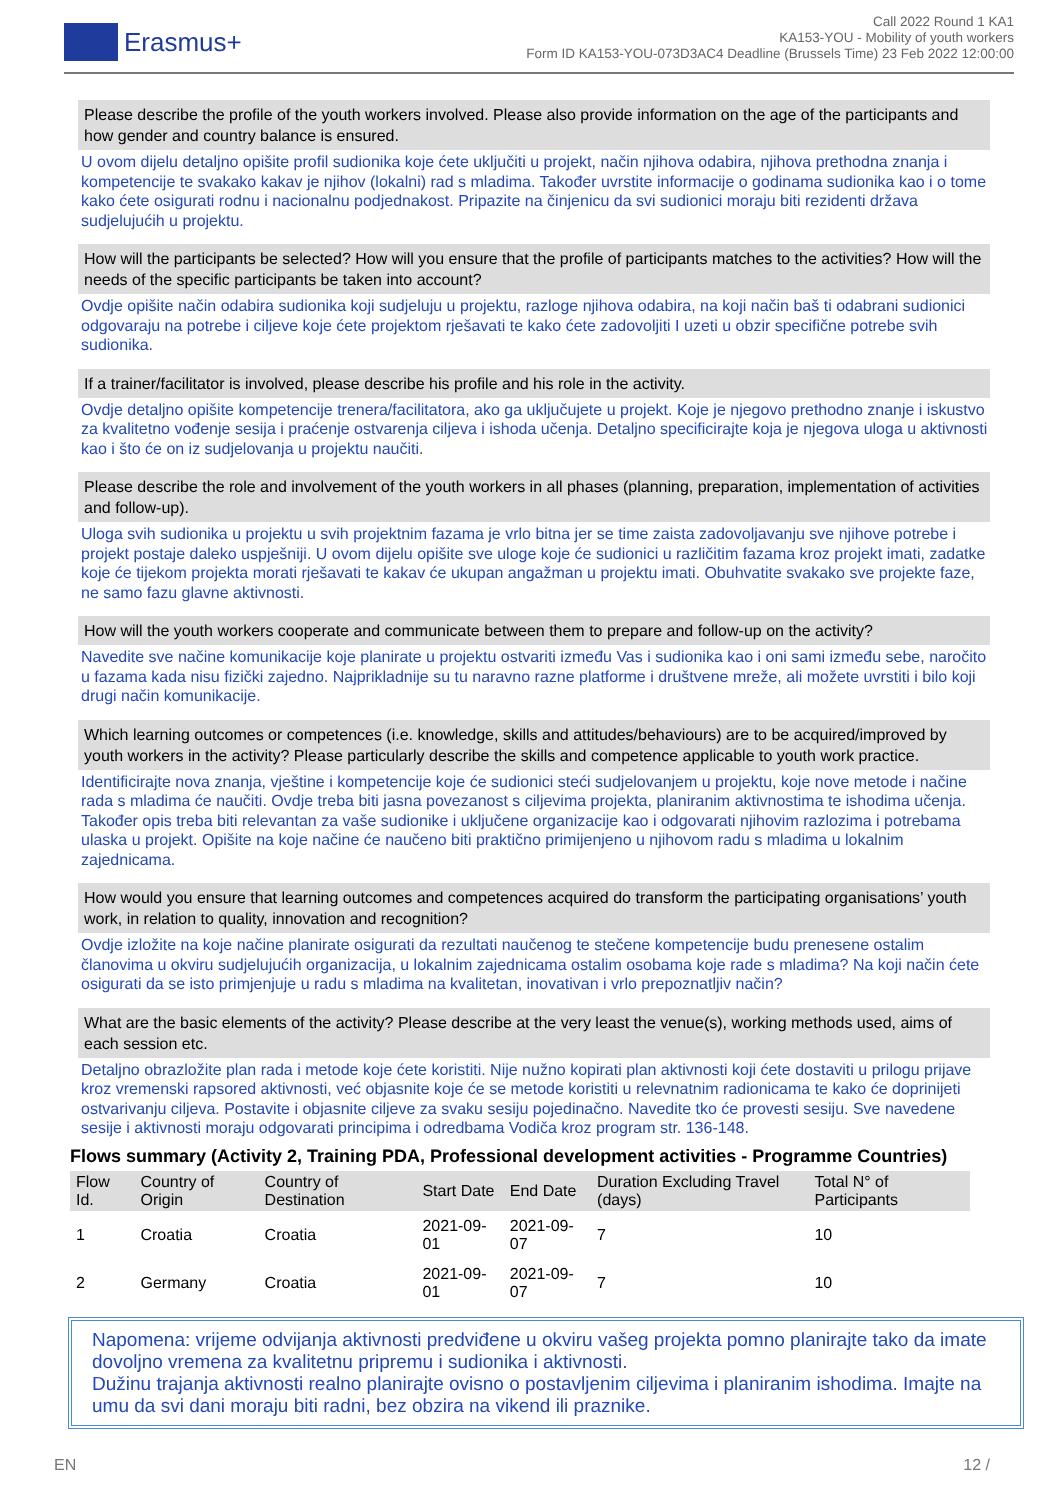Erasmus+
Call 2022 Round 1 KA1
KA153-YOU - Mobility of youth workers
Form ID KA153-YOU-073D3AC4 Deadline (Brussels Time) 23 Feb 2022 12:00:00
Please describe the profile of the youth workers involved. Please also provide information on the age of the participants and how gender and country balance is ensured.
U ovom dijelu detaljno opišite profil sudionika koje ćete uključiti u projekt, način njihova odabira, njihova prethodna znanja i kompetencije te svakako kakav je njihov (lokalni) rad s mladima. Također uvrstite informacije o godinama sudionika kao i o tome kako ćete osigurati rodnu i nacionalnu podjednakost. Pripazite na činjenicu da svi sudionici moraju biti rezidenti država sudjelujućih u projektu.
How will the participants be selected? How will you ensure that the profile of participants matches to the activities? How will the needs of the specific participants be taken into account?
Ovdje opišite način odabira sudionika koji sudjeluju u projektu, razloge njihova odabira, na koji način baš ti odabrani sudionici odgovaraju na potrebe i ciljeve koje ćete projektom rješavati te kako ćete zadovoljiti I uzeti u obzir specifične potrebe svih sudionika.
If a trainer/facilitator is involved, please describe his profile and his role in the activity.
Ovdje detaljno opišite kompetencije trenera/facilitatora, ako ga uključujete u projekt. Koje je njegovo prethodno znanje i iskustvo za kvalitetno vođenje sesija i praćenje ostvarenja ciljeva i ishoda učenja. Detaljno specificirajte koja je njegova uloga u aktivnosti kao i što će on iz sudjelovanja u projektu naučiti.
Please describe the role and involvement of the youth workers in all phases (planning, preparation, implementation of activities and follow-up).
Uloga svih sudionika u projektu u svih projektnim fazama je vrlo bitna jer se time zaista zadovoljavanju sve njihove potrebe i projekt postaje daleko uspješniji. U ovom dijelu opišite sve uloge koje će sudionici u različitim fazama kroz projekt imati, zadatke koje će tijekom projekta morati rješavati te kakav će ukupan angažman u projektu imati. Obuhvatite svakako sve projekte faze, ne samo fazu glavne aktivnosti.
How will the youth workers cooperate and communicate between them to prepare and follow-up on the activity?
Navedite sve načine komunikacije koje planirate u projektu ostvariti između Vas i sudionika kao i oni sami između sebe, naročito u fazama kada nisu fizički zajedno. Najprikladnije su tu naravno razne platforme i društvene mreže, ali možete uvrstiti i bilo koji drugi način komunikacije.
Which learning outcomes or competences (i.e. knowledge, skills and attitudes/behaviours) are to be acquired/improved by youth workers in the activity? Please particularly describe the skills and competence applicable to youth work practice.
Identificirajte nova znanja, vještine i kompetencije koje će sudionici steći sudjelovanjem u projektu, koje nove metode i načine rada s mladima će naučiti. Ovdje treba biti jasna povezanost s ciljevima projekta, planiranim aktivnostima te ishodima učenja. Također opis treba biti relevantan za vaše sudionike i uključene organizacije kao i odgovarati njihovim razlozima i potrebama ulaska u projekt. Opišite na koje načine će naučeno biti praktično primijenjeno u njihovom radu s mladima u lokalnim zajednicama.
How would you ensure that learning outcomes and competences acquired do transform the participating organisations’ youth work, in relation to quality, innovation and recognition?
Ovdje izložite na koje načine planirate osigurati da rezultati naučenog te stečene kompetencije budu prenesene ostalim članovima u okviru sudjelujućih organizacija, u lokalnim zajednicama ostalim osobama koje rade s mladima? Na koji način ćete osigurati da se isto primjenjuje u radu s mladima na kvalitetan, inovativan i vrlo prepoznatljiv način?
What are the basic elements of the activity? Please describe at the very least the venue(s), working methods used, aims of each session etc.
Detaljno obrazložite plan rada i metode koje ćete koristiti. Nije nužno kopirati plan aktivnosti koji ćete dostaviti u prilogu prijave kroz vremenski rapsored aktivnosti, već objasnite koje će se metode koristiti u relevnatnim radionicama te kako će doprinijeti ostvarivanju ciljeva. Postavite i objasnite ciljeve za svaku sesiju pojedinačno. Navedite tko će provesti sesiju. Sve navedene sesije i aktivnosti moraju odgovarati principima i odredbama Vodiča kroz program str. 136-148.
Flows summary (Activity 2, Training PDA, Professional development activities - Programme Countries)
| Flow Id. | Country of Origin | Country of Destination | Start Date | End Date | Duration Excluding Travel (days) | Total N° of Participants |
| --- | --- | --- | --- | --- | --- | --- |
| 1 | Croatia | Croatia | 2021-09-01 | 2021-09-07 | 7 | 10 |
| 2 | Germany | Croatia | 2021-09-01 | 2021-09-07 | 7 | 10 |
Napomena: vrijeme odvijanja aktivnosti predviđene u okviru vašeg projekta pomno planirajte tako da imate dovoljno vremena za kvalitetnu pripremu i sudionika i aktivnosti.
Dužinu trajanja aktivnosti realno planirajte ovisno o postavljenim ciljevima i planiranim ishodima. Imajte na umu da svi dani moraju biti radni, bez obzira na vikend ili praznike.
EN 12 /